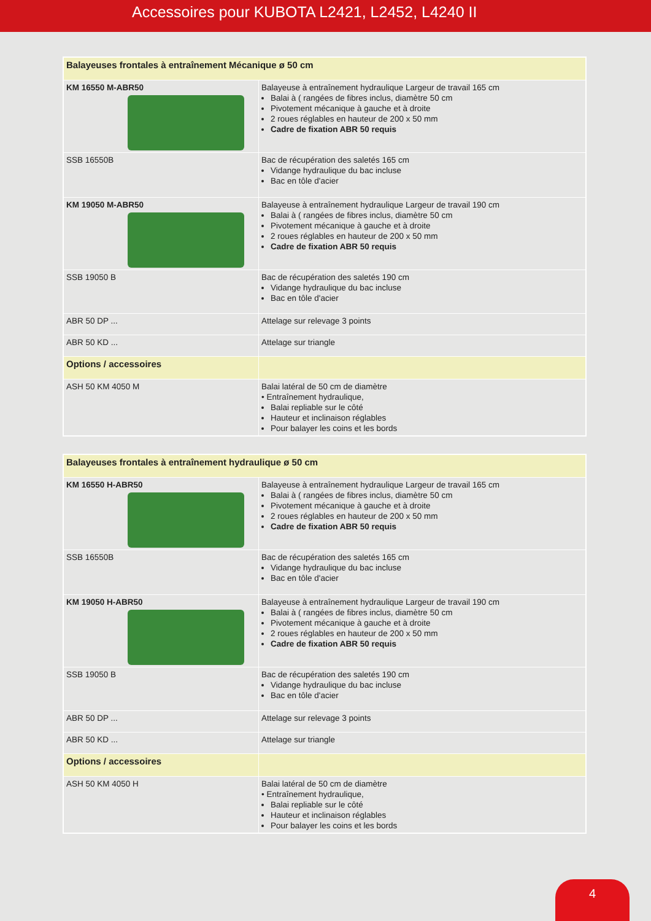Accessoires pour KUBOTA L2421, L2452, L4240 II
| Balayeuses frontales à entraînement Mécanique ø 50 cm | |
| KM 16550 M-ABR50 | Balayeuse à entraînement hydraulique Largeur de travail 165 cm Balai à ( rangées de fibres inclus, diamètre 50 cm Pivotement mécanique à gauche et à droite 2 roues réglables en hauteur de 200 x 50 mm Cadre de fixation ABR 50 requis |
| SSB 16550B | Bac de récupération des saletés 165 cm Vidange hydraulique du bac incluse Bac en tôle d'acier |
| KM 19050 M-ABR50 | Balayeuse à entraînement hydraulique Largeur de travail 190 cm Balai à ( rangées de fibres inclus, diamètre 50 cm Pivotement mécanique à gauche et à droite 2 roues réglables en hauteur de 200 x 50 mm Cadre de fixation ABR 50 requis |
| SSB 19050 B | Bac de récupération des saletés 190 cm Vidange hydraulique du bac incluse Bac en tôle d'acier |
| ABR 50 DP ... | Attelage sur relevage 3 points |
| ABR 50 KD ... | Attelage sur triangle |
| Options / accessoires | |
| ASH 50 KM 4050 M | Balai latéral de 50 cm de diamètre • Entraînement hydraulique, Balai repliable sur le côté Hauteur et inclinaison réglables Pour balayer les coins et les bords |
| Balayeuses frontales à entraînement hydraulique ø 50 cm | |
| KM 16550 H-ABR50 | Balayeuse à entraînement hydraulique Largeur de travail 165 cm Balai à ( rangées de fibres inclus, diamètre 50 cm Pivotement mécanique à gauche et à droite 2 roues réglables en hauteur de 200 x 50 mm Cadre de fixation ABR 50 requis |
| SSB 16550B | Bac de récupération des saletés 165 cm Vidange hydraulique du bac incluse Bac en tôle d'acier |
| KM 19050 H-ABR50 | Balayeuse à entraînement hydraulique Largeur de travail 190 cm Balai à ( rangées de fibres inclus, diamètre 50 cm Pivotement mécanique à gauche et à droite 2 roues réglables en hauteur de 200 x 50 mm Cadre de fixation ABR 50 requis |
| SSB 19050 B | Bac de récupération des saletés 190 cm Vidange hydraulique du bac incluse Bac en tôle d'acier |
| ABR 50 DP ... | Attelage sur relevage 3 points |
| ABR 50 KD ... | Attelage sur triangle |
| Options / accessoires | |
| ASH 50 KM 4050 H | Balai latéral de 50 cm de diamètre • Entraînement hydraulique, Balai repliable sur le côté Hauteur et inclinaison réglables Pour balayer les coins et les bords |
4